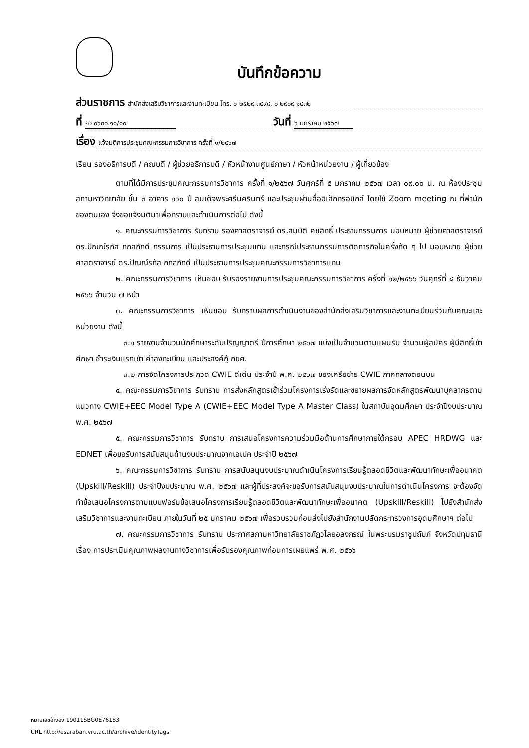บันทึกข้อความ
ส่วนราชการ สำนักส่งเสริมวิชาการและงานทะเบียน โทร. ๐ ๒๕๒๙ ๓๕๙๘, ๐ ๒๙๐๙ ๑๔๓๒
ที่ อว ๐๖๓๐.๑๑/๑๐ วันที่ ๖ มกราคม ๒๕๖๗
เรื่อง แจ้งมติการประชุมคณะกรรมการวิชาการ ครั้งที่ ๑/๒๕๖๗
เรียน รองอธิการบดี / คณบดี / ผู้ช่วยอธิการบดี / หัวหน้างานศูนย์ภาษา / หัวหน้าหน่วยงาน / ผู้เกี่ยวข้อง
ตามที่ได้มีการประชุมคณะกรรมการวิชาการ ครั้งที่ ๑/๒๕๖๗ วันศุกร์ที่ ๕ มกราคม ๒๕๖๗ เวลา ๐๙.๐๐ น. ณ ห้องประชุมสภามหาวิทยาลัย ชั้น ๓ อาคาร ๑๐๐ ปี สมเด็จพระศรีนครินทร์ และประชุมผ่านสื่ออิเล็กทรอนิกส์ โดยใช้ Zoom meeting ณ ที่พำนักของตนเอง จึงขอแจ้งมติมาเพื่อทราบและดำเนินการต่อไป ดังนี้
๑. คณะกรรมการวิชาการ รับทราบ รองศาสตราจารย์ ดร.สมบัติ คชสิทธิ์ ประธานกรรมการ มอบหมาย ผู้ช่วยศาสตราจารย์ ดร.ปัณณ์รภัส ถกลภักดี กรรมการ เป็นประธานการประชุมแทน และกรณีประธานกรรมการติดภารกิจในครั้งถัด ๆ ไป มอบหมาย ผู้ช่วยศาสตราจารย์ ดร.ปัณณ์รภัส ถกลภักดี เป็นประธานการประชุมคณะกรรมการวิชาการแทน
๒. คณะกรรมการวิชาการ เห็นชอบ รับรองรายงานการประชุมคณะกรรมการวิชาการ ครั้งที่ ๑๒/๒๕๖๖ วันศุกร์ที่ ๘ ธันวาคม ๒๕๖๖ จำนวน ๗ หน้า
๓. คณะกรรมการวิชาการ เห็นชอบ รับทราบผลการดำเนินงานของสำนักส่งเสริมวิชาการและงานทะเบียนร่วมกับคณะและหน่วยงาน ดังนี้
๓.๑ รายงานจำนวนนักศึกษาระดับปริญญาตรี ปีการศึกษา ๒๕๖๗ แบ่งเป็นจำนวนตามแผนรับ จำนวนผู้สมัคร ผู้มีสิทธิ์เข้าศึกษา ชำระเงินแรกเข้า ค่าลงทะเบียน และประสงค์กู้ กยศ.
๓.๒ การจัดโครงการประกวด CWIE ดีเด่น ประจำปี พ.ศ. ๒๕๖๗ ของเครือข่าย CWIE ภาคกลางตอนบน
๔. คณะกรรมการวิชาการ รับทราบ การส่งหลักสูตรเข้าร่วมโครงการเร่งรัดและขยายผลการจัดหลักสูตรพัฒนาบุคลากรตามแนวทาง CWIE+EEC Model Type A (CWIE+EEC Model Type A Master Class) ในสถาบันอุดมศึกษา ประจำปีงบประมาณ พ.ศ. ๒๕๖๗
๕. คณะกรรมการวิชาการ รับทราบ การเสนอโครงการความร่วมมือด้านการศึกษาภายใต้กรอบ APEC HRDWG และ EDNET เพื่อขอรับการสนับสนุนด้านงบประมาณจากเอเปค ประจำปี ๒๕๖๗
๖. คณะกรรมการวิชาการ รับทราบ การสนับสนุนงบประมาณดำเนินโครงการเรียนรู้ตลอดชีวิตและพัฒนาทักษะเพื่ออนาคต (Upskill/Reskill) ประจำปีงบประมาณ พ.ศ. ๒๕๖๗ และผู้ที่ประสงค์จะขอรับการสนับสนุนงบประมาณในการดำเนินโครงการ จะต้องจัดทำข้อเสนอโครงการตามแบบฟอร์มข้อเสนอโครงการเรียนรู้ตลอดชีวิตและพัฒนาทักษะเพื่ออนาคต (Upskill/Reskill) ไปยังสำนักส่งเสริมวิชาการและงานทะเบียน ภายในวันที่ ๒๕ มกราคม ๒๕๖๗ เพื่อรวบรวมก่อนส่งไปยังสำนักงานปลัดกระทรวงการอุดมศึกษาฯ ต่อไป
๗. คณะกรรมการวิชาการ รับทราบ ประกาศสภามหาวิทยาลัยราชภัฏวไลยอลงกรณ์ ในพระบรมราชูปถัมภ์ จังหวัดปทุมธานี เรื่อง การประเมินคุณภาพผลงานทางวิชาการเพื่อรับรองคุณภาพก่อนการเผยแพร่ พ.ศ. ๒๕๖๖
หมายเลขอ้างอิง 19011SBG0E76183
URL http://esaraban.vru.ac.th/archive/identityTags